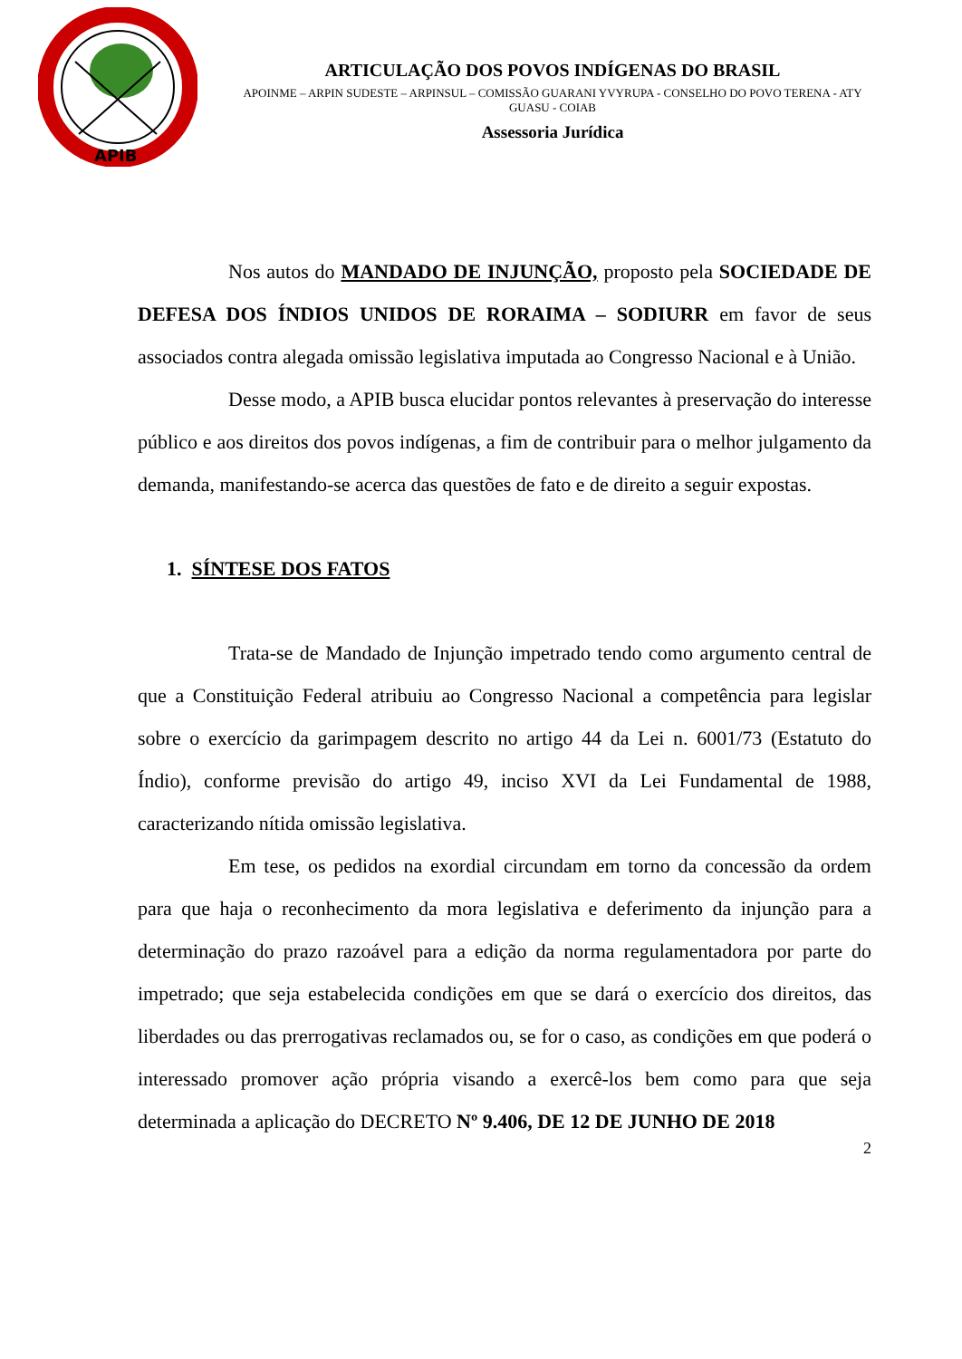APIB
ARTICULAÇÃO DOS POVOS INDÍGENAS DO BRASIL
APOINME – ARPIN SUDESTE – ARPINSUL – COMISSÃO GUARANI YVYRUPA - CONSELHO DO POVO TERENA - ATY GUASU - COIAB
Assessoria Jurídica
Nos autos do MANDADO DE INJUNÇÃO, proposto pela SOCIEDADE DE DEFESA DOS ÍNDIOS UNIDOS DE RORAIMA – SODIURR em favor de seus associados contra alegada omissão legislativa imputada ao Congresso Nacional e à União.
Desse modo, a APIB busca elucidar pontos relevantes à preservação do interesse público e aos direitos dos povos indígenas, a fim de contribuir para o melhor julgamento da demanda, manifestando-se acerca das questões de fato e de direito a seguir expostas.
1. SÍNTESE DOS FATOS
Trata-se de Mandado de Injunção impetrado tendo como argumento central de que a Constituição Federal atribuiu ao Congresso Nacional a competência para legislar sobre o exercício da garimpagem descrito no artigo 44 da Lei n. 6001/73 (Estatuto do Índio), conforme previsão do artigo 49, inciso XVI da Lei Fundamental de 1988, caracterizando nítida omissão legislativa.
Em tese, os pedidos na exordial circundam em torno da concessão da ordem para que haja o reconhecimento da mora legislativa e deferimento da injunção para a determinação do prazo razoável para a edição da norma regulamentadora por parte do impetrado; que seja estabelecida condições em que se dará o exercício dos direitos, das liberdades ou das prerrogativas reclamados ou, se for o caso, as condições em que poderá o interessado promover ação própria visando a exercê-los bem como para que seja determinada a aplicação do DECRETO Nº 9.406, DE 12 DE JUNHO DE 2018
2